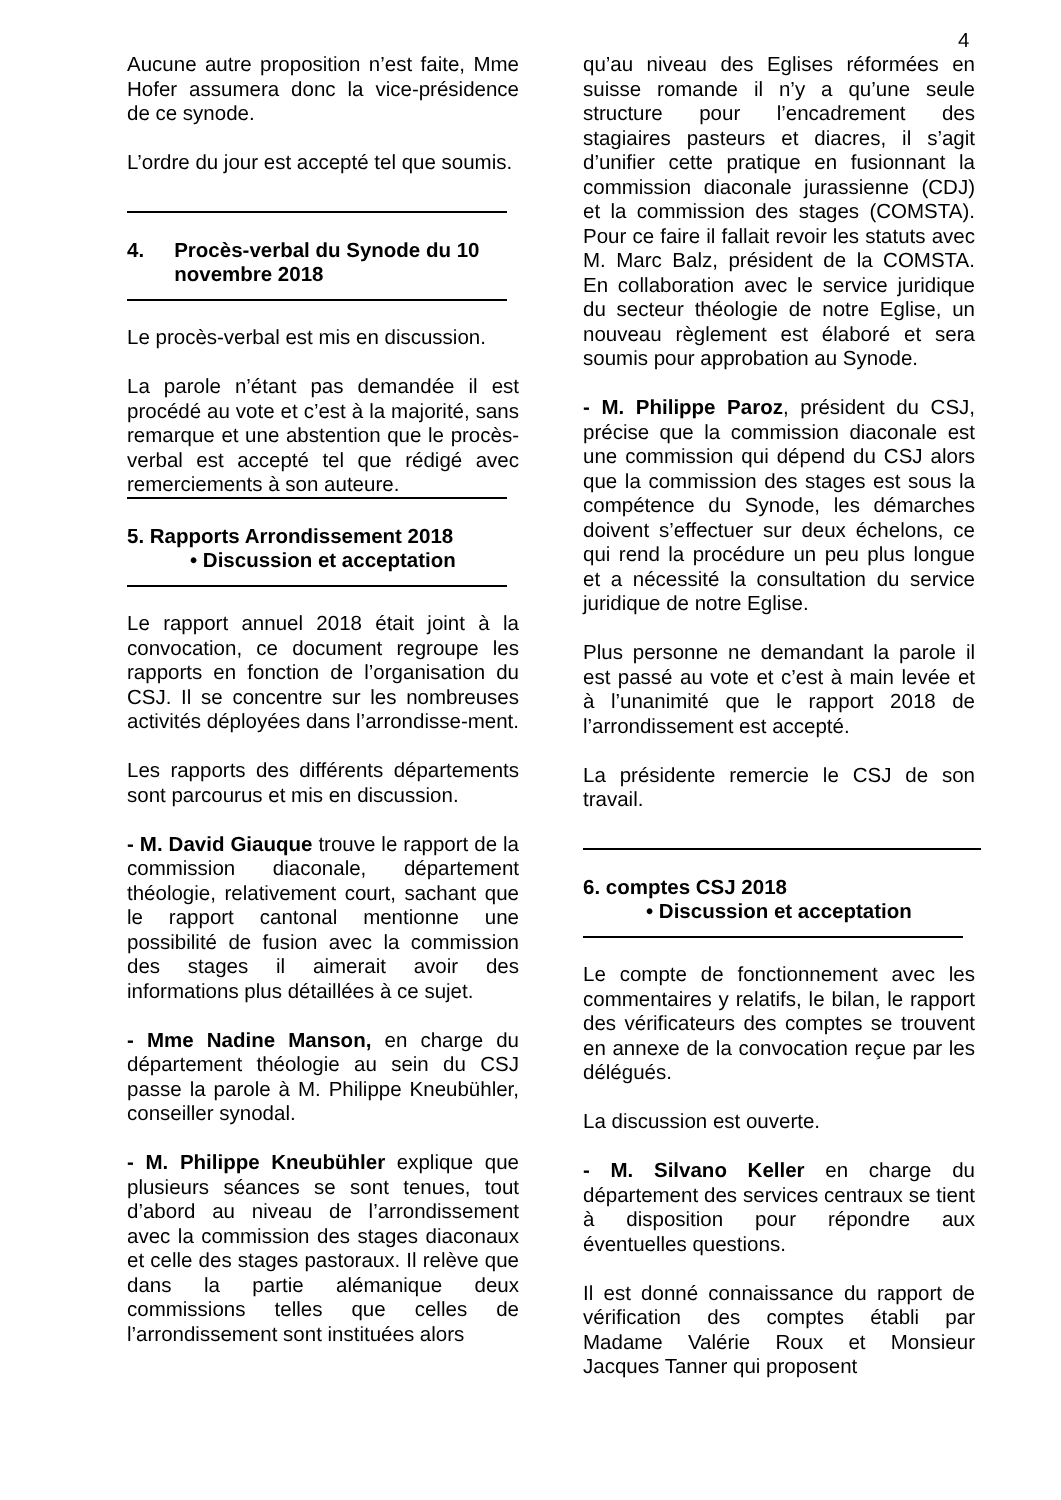4
Aucune autre proposition n’est faite, Mme Hofer assumera donc la vice-présidence de ce synode.
L’ordre du jour est accepté tel que soumis.
4. Procès-verbal du Synode du 10 novembre 2018
Le procès-verbal est mis en discussion.
La parole n’étant pas demandée il est procédé au vote et c’est à la majorité, sans remarque et une abstention que le procès-verbal est accepté tel que rédigé avec remerciements à son auteure.
5. Rapports Arrondissement 2018
• Discussion et acceptation
Le rapport annuel 2018 était joint à la convocation, ce document regroupe les rapports en fonction de l’organisation du CSJ. Il se concentre sur les nombreuses activités déployées dans l’arrondisse-ment.
Les rapports des différents départements sont parcourus et mis en discussion.
- M. David Giauque trouve le rapport de la commission diaconale, département théologie, relativement court, sachant que le rapport cantonal mentionne une possibilité de fusion avec la commission des stages il aimerait avoir des informations plus détaillées à ce sujet.
- Mme Nadine Manson, en charge du département théologie au sein du CSJ passe la parole à M. Philippe Kneubühler, conseiller synodal.
- M. Philippe Kneubühler explique que plusieurs séances se sont tenues, tout d’abord au niveau de l’arrondissement avec la commission des stages diaconaux et celle des stages pastoraux. Il relève que dans la partie alémanique deux commissions telles que celles de l’arrondissement sont instituées alors
qu’au niveau des Eglises réformées en suisse romande il n’y a qu’une seule structure pour l’encadrement des stagiaires pasteurs et diacres, il s’agit d’unifier cette pratique en fusionnant la commission diaconale jurassienne (CDJ) et la commission des stages (COMSTA). Pour ce faire il fallait revoir les statuts avec M. Marc Balz, président de la COMSTA. En collaboration avec le service juridique du secteur théologie de notre Eglise, un nouveau règlement est élaboré et sera soumis pour approbation au Synode.
- M. Philippe Paroz, président du CSJ, précise que la commission diaconale est une commission qui dépend du CSJ alors que la commission des stages est sous la compétence du Synode, les démarches doivent s’effectuer sur deux échelons, ce qui rend la procédure un peu plus longue et a nécessité la consultation du service juridique de notre Eglise.
Plus personne ne demandant la parole il est passé au vote et c’est à main levée et à l’unanimité que le rapport 2018 de l’arrondissement est accepté.
La présidente remercie le CSJ de son travail.
6. comptes CSJ 2018
• Discussion et acceptation
Le compte de fonctionnement avec les commentaires y relatifs, le bilan, le rapport des vérificateurs des comptes se trouvent en annexe de la convocation reçue par les délégués.
La discussion est ouverte.
- M. Silvano Keller en charge du département des services centraux se tient à disposition pour répondre aux éventuelles questions.
Il est donné connaissance du rapport de vérification des comptes établi par Madame Valérie Roux et Monsieur Jacques Tanner qui proposent